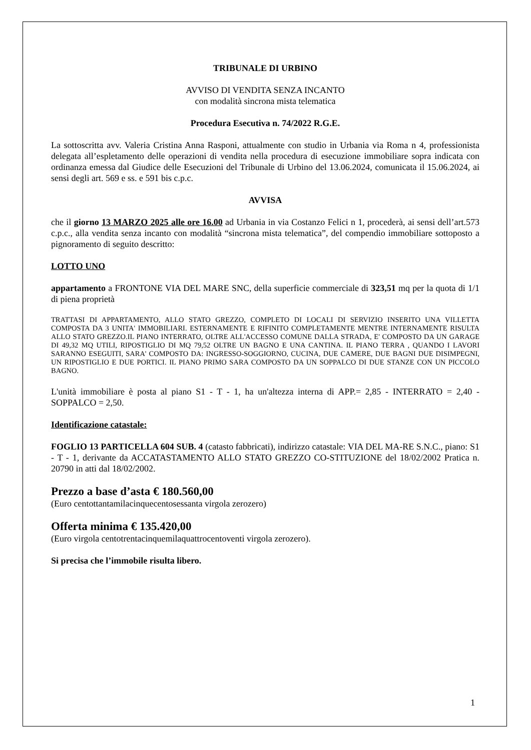TRIBUNALE DI URBINO
AVVISO DI VENDITA SENZA INCANTO
con modalità sincrona mista telematica
Procedura Esecutiva n. 74/2022 R.G.E.
La sottoscritta avv. Valeria Cristina Anna Rasponi, attualmente con studio in Urbania via Roma n 4, professionista delegata all’espletamento delle operazioni di vendita nella procedura di esecuzione immobiliare sopra indicata con ordinanza emessa dal Giudice delle Esecuzioni del Tribunale di Urbino del 13.06.2024, comunicata il 15.06.2024, ai sensi degli art. 569 e ss. e 591 bis c.p.c.
AVVISA
che il giorno 13 MARZO 2025 alle ore 16.00 ad Urbania in via Costanzo Felici n 1, procederà, ai sensi dell’art.573 c.p.c., alla vendita senza incanto con modalità “sincrona mista telematica”, del compendio immobiliare sottoposto a pignoramento di seguito descritto:
LOTTO UNO
appartamento a FRONTONE VIA DEL MARE SNC, della superficie commerciale di 323,51 mq per la quota di 1/1 di piena proprietà
TRATTASI DI APPARTAMENTO, ALLO STATO GREZZO, COMPLETO DI LOCALI DI SERVIZIO INSERITO UNA VILLETTA COMPOSTA DA 3 UNITA' IMMOBILIARI. ESTERNAMENTE E RIFINITO COMPLETAMENTE MENTRE INTERNAMENTE RISULTA ALLO STATO GREZZO.IL PIANO INTERRATO, OLTRE ALL'ACCESSO COMUNE DALLA STRADA, E' COMPOSTO DA UN GARAGE DI 49,32 MQ UTILI, RIPOSTIGLIO DI MQ 79,52 OLTRE UN BAGNO E UNA CANTINA. IL PIANO TERRA , QUANDO I LAVORI SARANNO ESEGUITI, SARA' COMPOSTO DA: INGRESSO-SOGGIORNO, CUCINA, DUE CAMERE, DUE BAGNI DUE DISIMPEGNI, UN RIPOSTIGLIO E DUE PORTICI. IL PIANO PRIMO SARA COMPOSTO DA UN SOPPALCO DI DUE STANZE CON UN PICCOLO BAGNO.
L'unità immobiliare è posta al piano S1 - T - 1, ha un'altezza interna di APP.= 2,85 - INTERRATO = 2,40 - SOPPALCO = 2,50.
Identificazione catastale:
FOGLIO 13 PARTICELLA 604 SUB. 4 (catasto fabbricati), indirizzo catastale: VIA DEL MA-RE S.N.C., piano: S1 - T - 1, derivante da ACCATASTAMENTO ALLO STATO GREZZO CO-STITUZIONE del 18/02/2002 Pratica n. 20790 in atti dal 18/02/2002.
Prezzo a base d’asta € 180.560,00
(Euro centottantamilacinquecentosessanta virgola zerozero)
Offerta minima € 135.420,00
(Euro virgola centotrentacinquemilaquattrocentoventi virgola zerozero).
Si precisa che l’immobile risulta libero.
1